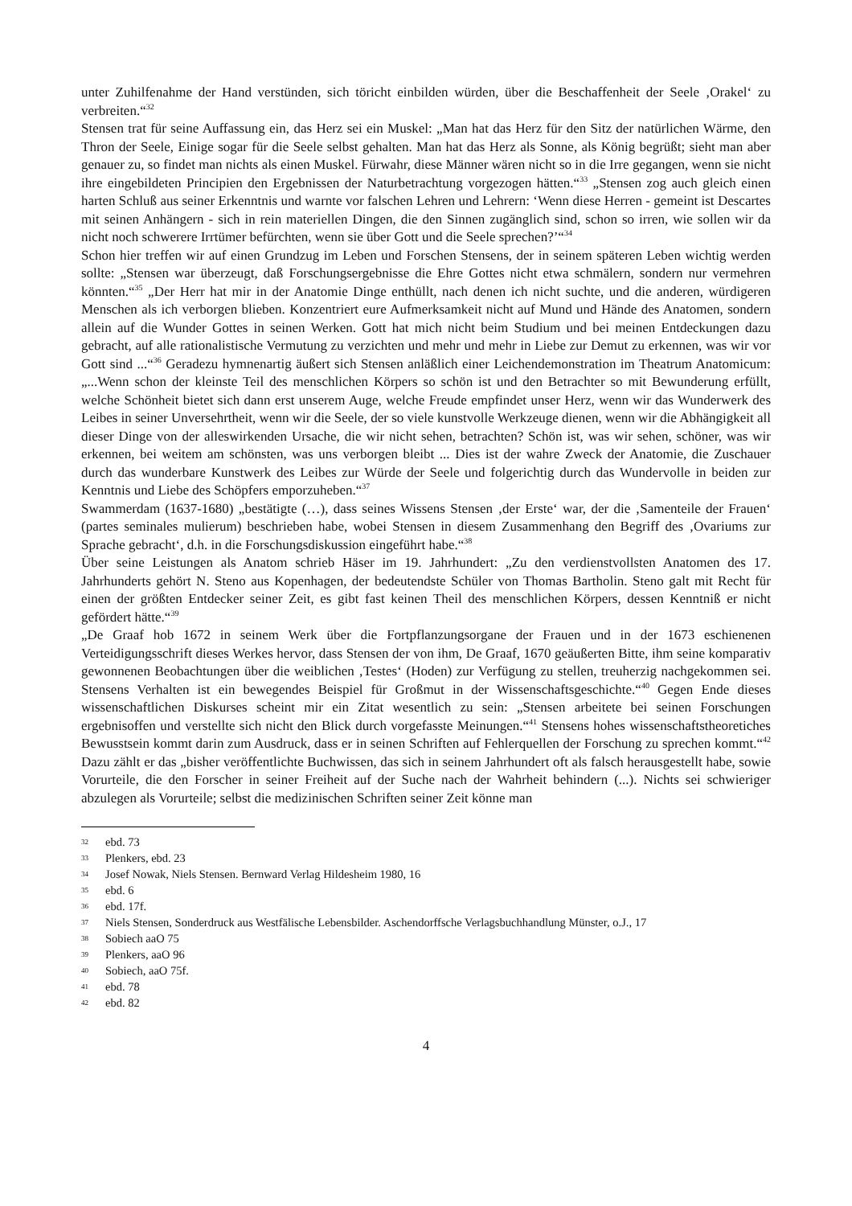unter Zuhilfenahme der Hand verstünden, sich töricht einbilden würden, über die Beschaffenheit der Seele ‚Orakel‘ zu verbreiten.“<sup>32</sup>
Stensen trat für seine Auffassung ein, das Herz sei ein Muskel: „Man hat das Herz für den Sitz der natürlichen Wärme, den Thron der Seele, Einige sogar für die Seele selbst gehalten. Man hat das Herz als Sonne, als König begrüßt; sieht man aber genauer zu, so findet man nichts als einen Muskel. Fürwahr, diese Männer wären nicht so in die Irre gegangen, wenn sie nicht ihre eingebildeten Principien den Ergebnissen der Naturbetrachtung vorgezogen hätten.“<sup>33</sup> „Stensen zog auch gleich einen harten Schluß aus seiner Erkenntnis und warnte vor falschen Lehren und Lehrern: ‘Wenn diese Herren - gemeint ist Descartes mit seinen Anhängern - sich in rein materiellen Dingen, die den Sinnen zugänglich sind, schon so irren, wie sollen wir da nicht noch schwerere Irrtümer befürchten, wenn sie über Gott und die Seele sprechen?’“<sup>34</sup>
Schon hier treffen wir auf einen Grundzug im Leben und Forschen Stensens, der in seinem späteren Leben wichtig werden sollte: „Stensen war überzeugt, daß Forschungsergebnisse die Ehre Gottes nicht etwa schmälern, sondern nur vermehren könnten.“<sup>35</sup> „Der Herr hat mir in der Anatomie Dinge enthüllt, nach denen ich nicht suchte, und die anderen, würdigeren Menschen als ich verborgen blieben. Konzentriert eure Aufmerksamkeit nicht auf Mund und Hände des Anatomen, sondern allein auf die Wunder Gottes in seinen Werken. Gott hat mich nicht beim Studium und bei meinen Entdeckungen dazu gebracht, auf alle rationalistische Vermutung zu verzichten und mehr und mehr in Liebe zur Demut zu erkennen, was wir vor Gott sind ...“<sup>36</sup> Geradezu hymnenartig äußert sich Stensen anläßlich einer Leichendemonstration im Theatrum Anatomicum: „...Wenn schon der kleinste Teil des menschlichen Körpers so schön ist und den Betrachter so mit Bewunderung erfüllt, welche Schönheit bietet sich dann erst unserem Auge, welche Freude empfindet unser Herz, wenn wir das Wunderwerk des Leibes in seiner Unversehrtheit, wenn wir die Seele, der so viele kunstvolle Werkzeuge dienen, wenn wir die Abhängigkeit all dieser Dinge von der alleswirkenden Ursache, die wir nicht sehen, betrachten? Schön ist, was wir sehen, schöner, was wir erkennen, bei weitem am schönsten, was uns verborgen bleibt ... Dies ist der wahre Zweck der Anatomie, die Zuschauer durch das wunderbare Kunstwerk des Leibes zur Würde der Seele und folgerichtig durch das Wundervolle in beiden zur Kenntnis und Liebe des Schöpfers emporzuheben.“<sup>37</sup>
Swammerdam (1637-1680) „bestätigte (…), dass seines Wissens Stensen ‚der Erste‘ war, der die ‚Samenteile der Frauen‘ (partes seminales mulierum) beschrieben habe, wobei Stensen in diesem Zusammenhang den Begriff des ‚Ovariums zur Sprache gebracht‘, d.h. in die Forschungsdiskussion eingeführt habe.“<sup>38</sup>
Über seine Leistungen als Anatom schrieb Häser im 19. Jahrhundert: „Zu den verdienstvollsten Anatomen des 17. Jahrhunderts gehört N. Steno aus Kopenhagen, der bedeutendste Schüler von Thomas Bartholin. Steno galt mit Recht für einen der größten Entdecker seiner Zeit, es gibt fast keinen Theil des menschlichen Körpers, dessen Kenntniß er nicht gefördert hätte.“<sup>39</sup>
„De Graaf hob 1672 in seinem Werk über die Fortpflanzungsorgane der Frauen und in der 1673 eschienenen Verteidigungsschrift dieses Werkes hervor, dass Stensen der von ihm, De Graaf, 1670 geäußerten Bitte, ihm seine komparativ gewonnenen Beobachtungen über die weiblichen ‚Testes‘ (Hoden) zur Verfügung zu stellen, treuherzig nachgekommen sei. Stensens Verhalten ist ein bewegendes Beispiel für Großmut in der Wissenschaftsgeschichte.“<sup>40</sup> Gegen Ende dieses wissenschaftlichen Diskurses scheint mir ein Zitat wesentlich zu sein: „Stensen arbeitete bei seinen Forschungen ergebnisoffen und verstellte sich nicht den Blick durch vorgefasste Meinungen.“<sup>41</sup> Stensens hohes wissenschaftstheoretiches Bewusstsein kommt darin zum Ausdruck, dass er in seinen Schriften auf Fehlerquellen der Forschung zu sprechen kommt.“<sup>42</sup> Dazu zählt er das „bisher veröffentlichte Buchwissen, das sich in seinem Jahrhundert oft als falsch herausgestellt habe, sowie Vorurteile, die den Forscher in seiner Freiheit auf der Suche nach der Wahrheit behindern (...). Nichts sei schwieriger abzulegen als Vorurteile; selbst die medizinischen Schriften seiner Zeit könne man
32 ebd. 73
33 Plenkers, ebd. 23
34 Josef Nowak, Niels Stensen. Bernward Verlag Hildesheim 1980, 16
35 ebd. 6
36 ebd. 17f.
37 Niels Stensen, Sonderdruck aus Westfälische Lebensbilder. Aschendorffsche Verlagsbuchhandlung Münster, o.J., 17
38 Sobiech aaO 75
39 Plenkers, aaO 96
40 Sobiech, aaO 75f.
41 ebd. 78
42 ebd. 82
4